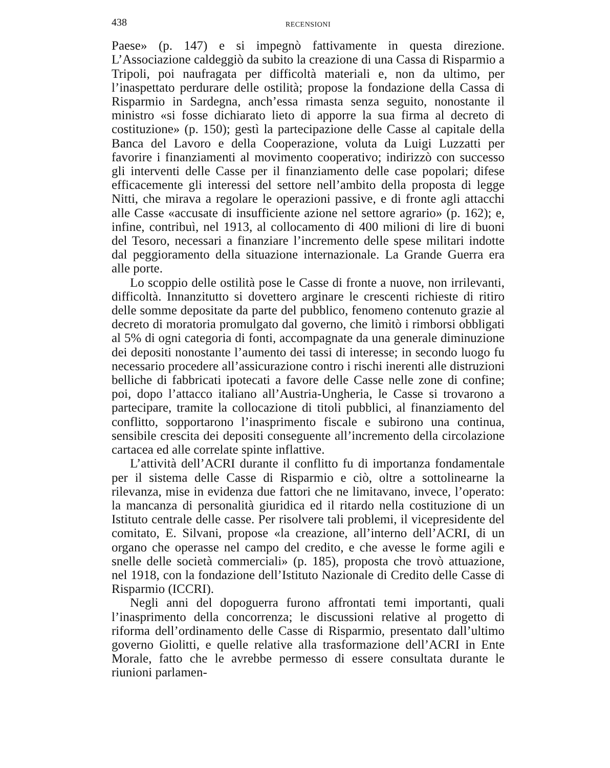438 RECENSIONI
Paese» (p. 147) e si impegnò fattivamente in questa direzione. L’Associazione caldeggiò da subito la creazione di una Cassa di Risparmio a Tripoli, poi naufragata per difficoltà materiali e, non da ultimo, per l’inaspettato perdurare delle ostilità; propose la fondazione della Cassa di Risparmio in Sardegna, anch’essa rimasta senza seguito, nonostante il ministro «si fosse dichiarato lieto di apporre la sua firma al decreto di costituzione» (p. 150); gestì la partecipazione delle Casse al capitale della Banca del Lavoro e della Cooperazione, voluta da Luigi Luzzatti per favorire i finanziamenti al movimento cooperativo; indirizzò con successo gli interventi delle Casse per il finanziamento delle case popolari; difese efficacemente gli interessi del settore nell’ambito della proposta di legge Nitti, che mirava a regolare le operazioni passive, e di fronte agli attacchi alle Casse «accusate di insufficiente azione nel settore agrario» (p. 162); e, infine, contribuì, nel 1913, al collocamento di 400 milioni di lire di buoni del Tesoro, necessari a finanziare l’incremento delle spese militari indotte dal peggioramento della situazione internazionale. La Grande Guerra era alle porte.
Lo scoppio delle ostilità pose le Casse di fronte a nuove, non irrilevanti, difficoltà. Innanzitutto si dovettero arginare le crescenti richieste di ritiro delle somme depositate da parte del pubblico, fenomeno contenuto grazie al decreto di moratoria promulgato dal governo, che limitò i rimborsi obbligati al 5% di ogni categoria di fonti, accompagnate da una generale diminuzione dei depositi nonostante l’aumento dei tassi di interesse; in secondo luogo fu necessario procedere all’assicurazione contro i rischi inerenti alle distruzioni belliche di fabbricati ipotecati a favore delle Casse nelle zone di confine; poi, dopo l’attacco italiano all’Austria-Ungheria, le Casse si trovarono a partecipare, tramite la collocazione di titoli pubblici, al finanziamento del conflitto, sopportarono l’inasprimento fiscale e subirono una continua, sensibile crescita dei depositi conseguente all’incremento della circolazione cartacea ed alle correlate spinte inflattive.
L’attività dell’ACRI durante il conflitto fu di importanza fondamentale per il sistema delle Casse di Risparmio e ciò, oltre a sottolinearne la rilevanza, mise in evidenza due fattori che ne limitavano, invece, l’operato: la mancanza di personalità giuridica ed il ritardo nella costituzione di un Istituto centrale delle casse. Per risolvere tali problemi, il vicepresidente del comitato, E. Silvani, propose «la creazione, all’interno dell’ACRI, di un organo che operasse nel campo del credito, e che avesse le forme agili e snelle delle società commerciali» (p. 185), proposta che trovò attuazione, nel 1918, con la fondazione dell’Istituto Nazionale di Credito delle Casse di Risparmio (ICCRI).
Negli anni del dopoguerra furono affrontati temi importanti, quali l’inasprimento della concorrenza; le discussioni relative al progetto di riforma dell’ordinamento delle Casse di Risparmio, presentato dall’ultimo governo Giolitti, e quelle relative alla trasformazione dell’ACRI in Ente Morale, fatto che le avrebbe permesso di essere consultata durante le riunioni parlamen-